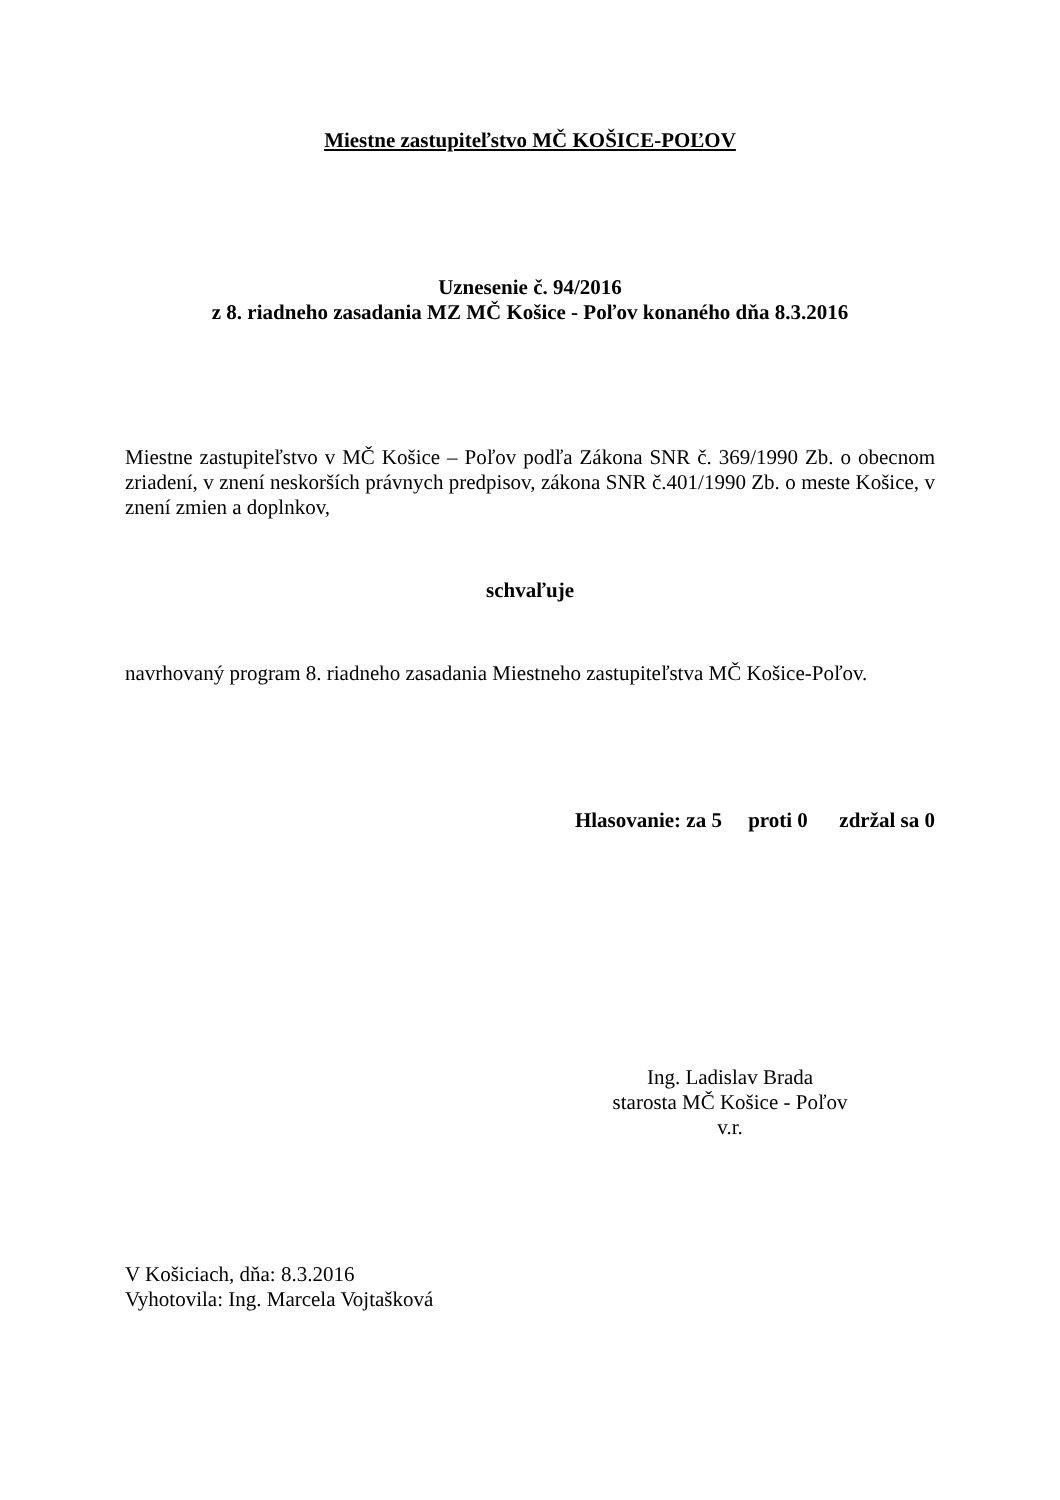Miestne zastupiteľstvo MČ KOŠICE-POĽOV
Uznesenie č. 94/2016
z 8. riadneho zasadania MZ MČ Košice - Poľov konaného dňa 8.3.2016
Miestne zastupiteľstvo v MČ Košice – Poľov podľa Zákona SNR č. 369/1990 Zb. o obecnom zriadení, v znení neskorších právnych predpisov, zákona SNR č.401/1990 Zb. o meste Košice, v znení zmien a doplnkov,
schvaľuje
navrhovaný program 8. riadneho zasadania Miestneho zastupiteľstva MČ Košice-Poľov.
Hlasovanie: za 5 proti 0 zdržal sa 0
Ing. Ladislav Brada
starosta MČ Košice - Poľov
v.r.
V Košiciach, dňa: 8.3.2016
Vyhotovila: Ing. Marcela Vojtašková